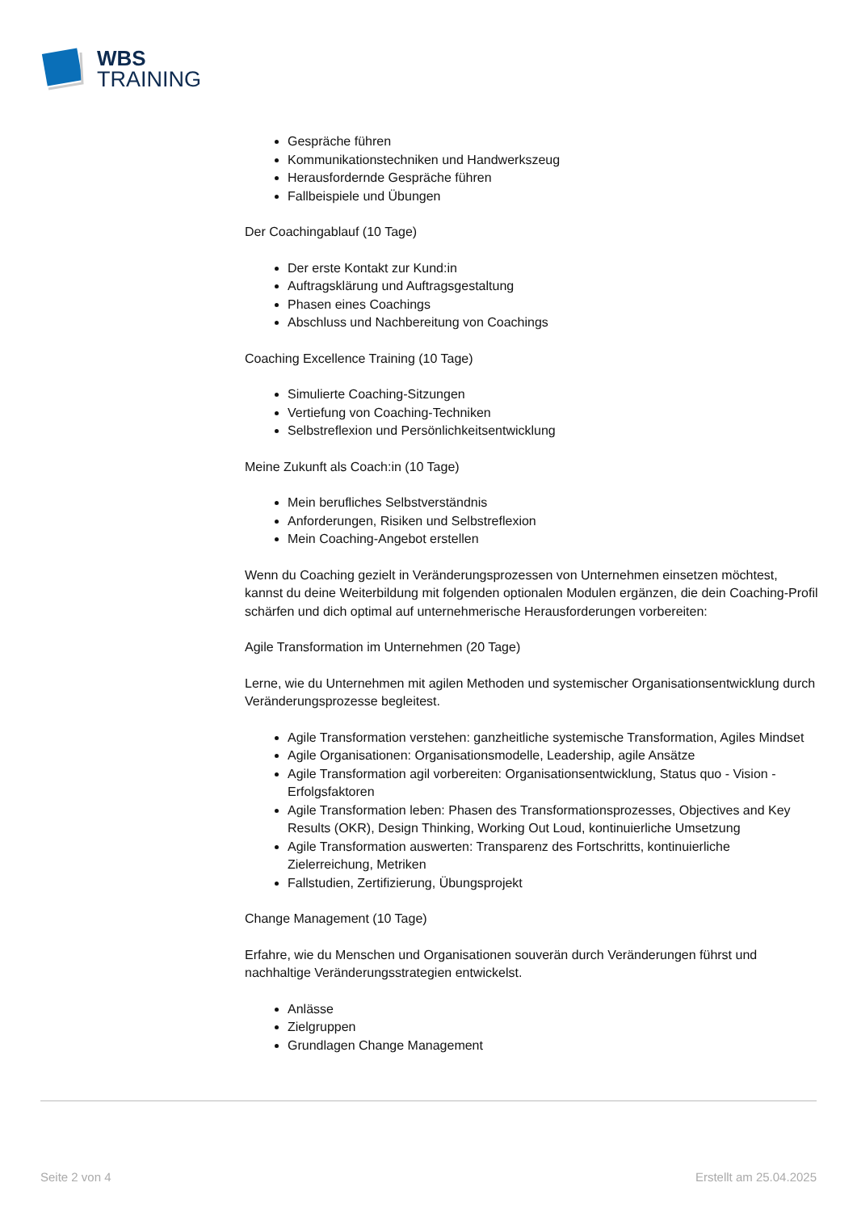WBS
TRAINING
Gespräche führen
Kommunikationstechniken und Handwerkszeug
Herausfordernde Gespräche führen
Fallbeispiele und Übungen
Der Coachingablauf (10 Tage)
Der erste Kontakt zur Kund:in
Auftragsklärung und Auftragsgestaltung
Phasen eines Coachings
Abschluss und Nachbereitung von Coachings
Coaching Excellence Training (10 Tage)
Simulierte Coaching-Sitzungen
Vertiefung von Coaching-Techniken
Selbstreflexion und Persönlichkeitsentwicklung
Meine Zukunft als Coach:in (10 Tage)
Mein berufliches Selbstverständnis
Anforderungen, Risiken und Selbstreflexion
Mein Coaching-Angebot erstellen
Wenn du Coaching gezielt in Veränderungsprozessen von Unternehmen einsetzen möchtest, kannst du deine Weiterbildung mit folgenden optionalen Modulen ergänzen, die dein Coaching-Profil schärfen und dich optimal auf unternehmerische Herausforderungen vorbereiten:
Agile Transformation im Unternehmen (20 Tage)
Lerne, wie du Unternehmen mit agilen Methoden und systemischer Organisationsentwicklung durch Veränderungsprozesse begleitest.
Agile Transformation verstehen: ganzheitliche systemische Transformation, Agiles Mindset
Agile Organisationen: Organisationsmodelle, Leadership, agile Ansätze
Agile Transformation agil vorbereiten: Organisationsentwicklung, Status quo - Vision - Erfolgsfaktoren
Agile Transformation leben: Phasen des Transformationsprozesses, Objectives and Key Results (OKR), Design Thinking, Working Out Loud, kontinuierliche Umsetzung
Agile Transformation auswerten: Transparenz des Fortschritts, kontinuierliche Zielerreichung, Metriken
Fallstudien, Zertifizierung, Übungsprojekt
Change Management (10 Tage)
Erfahre, wie du Menschen und Organisationen souverän durch Veränderungen führst und nachhaltige Veränderungsstrategien entwickelst.
Anlässe
Zielgruppen
Grundlagen Change Management
Seite 2 von 4 Erstellt am 25.04.2025